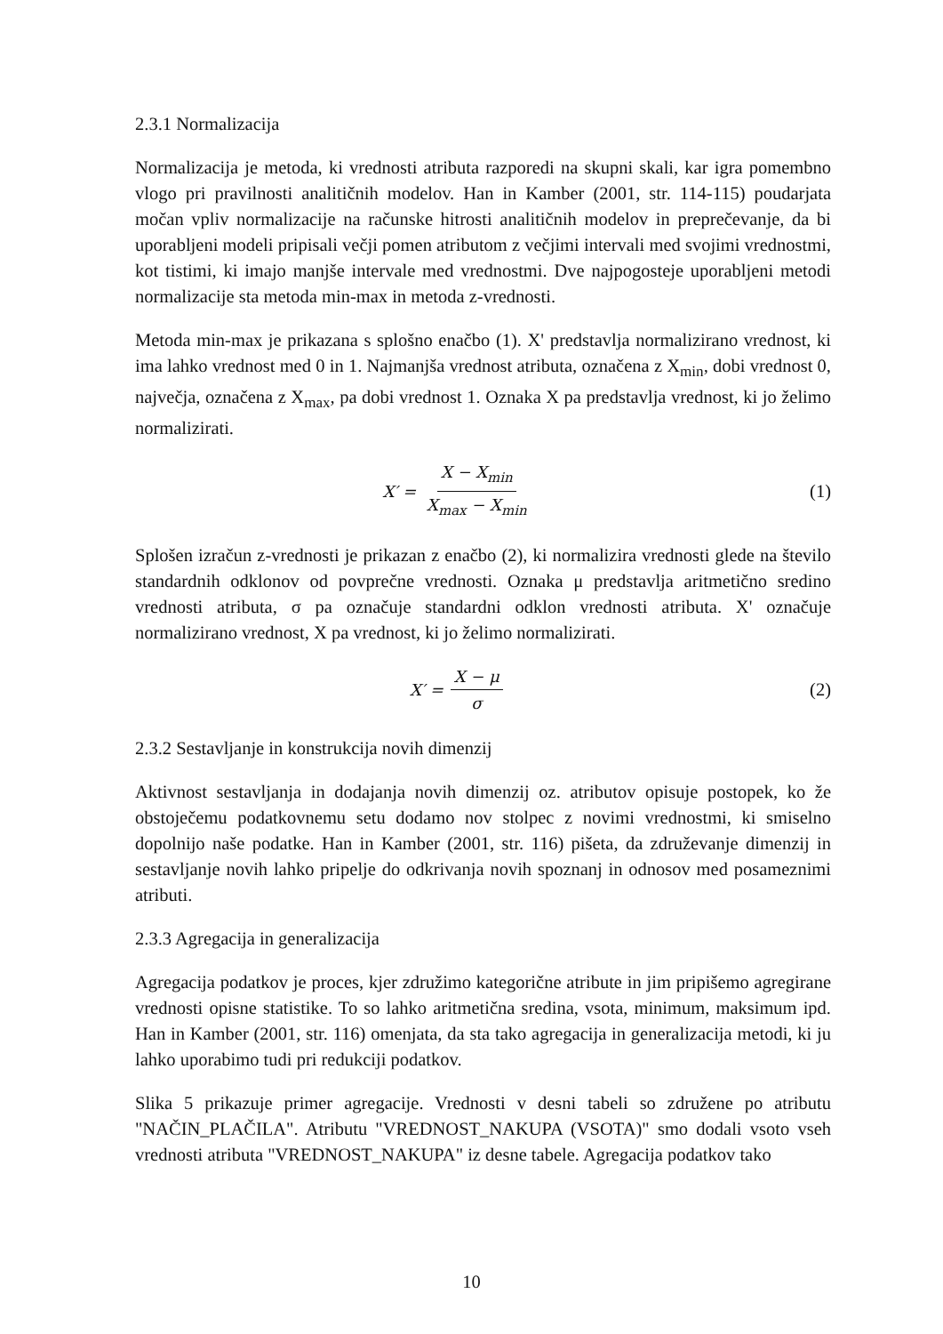2.3.1 Normalizacija
Normalizacija je metoda, ki vrednosti atributa razporedi na skupni skali, kar igra pomembno vlogo pri pravilnosti analitičnih modelov. Han in Kamber (2001, str. 114-115) poudarjata močan vpliv normalizacije na računske hitrosti analitičnih modelov in preprečevanje, da bi uporabljeni modeli pripisali večji pomen atributom z večjimi intervali med svojimi vrednostmi, kot tistimi, ki imajo manjše intervale med vrednostmi. Dve najpogosteje uporabljeni metodi normalizacije sta metoda min-max in metoda z-vrednosti.
Metoda min-max je prikazana s splošno enačbo (1). X' predstavlja normalizirano vrednost, ki ima lahko vrednost med 0 in 1. Najmanjša vrednost atributa, označena z X<sub>min</sub>, dobi vrednost 0, največja, označena z X<sub>max</sub>, pa dobi vrednost 1. Oznaka X pa predstavlja vrednost, ki jo želimo normalizirati.
X′ = X − X<sub>min</sub> X<sub>max</sub> − X<sub>min</sub> (1)
Splošen izračun z-vrednosti je prikazan z enačbo (2), ki normalizira vrednosti glede na število standardnih odklonov od povprečne vrednosti. Oznaka μ predstavlja aritmetično sredino vrednosti atributa, σ pa označuje standardni odklon vrednosti atributa. X' označuje normalizirano vrednost, X pa vrednost, ki jo želimo normalizirati.
X′ = X − μ σ (2)
2.3.2 Sestavljanje in konstrukcija novih dimenzij
Aktivnost sestavljanja in dodajanja novih dimenzij oz. atributov opisuje postopek, ko že obstoječemu podatkovnemu setu dodamo nov stolpec z novimi vrednostmi, ki smiselno dopolnijo naše podatke. Han in Kamber (2001, str. 116) pišeta, da združevanje dimenzij in sestavljanje novih lahko pripelje do odkrivanja novih spoznanj in odnosov med posameznimi atributi.
2.3.3 Agregacija in generalizacija
Agregacija podatkov je proces, kjer združimo kategorične atribute in jim pripišemo agregirane vrednosti opisne statistike. To so lahko aritmetična sredina, vsota, minimum, maksimum ipd. Han in Kamber (2001, str. 116) omenjata, da sta tako agregacija in generalizacija metodi, ki ju lahko uporabimo tudi pri redukciji podatkov.
Slika 5 prikazuje primer agregacije. Vrednosti v desni tabeli so združene po atributu "NAČIN_PLAČILA". Atributu "VREDNOST_NAKUPA (VSOTA)" smo dodali vsoto vseh vrednosti atributa "VREDNOST_NAKUPA" iz desne tabele. Agregacija podatkov tako
10